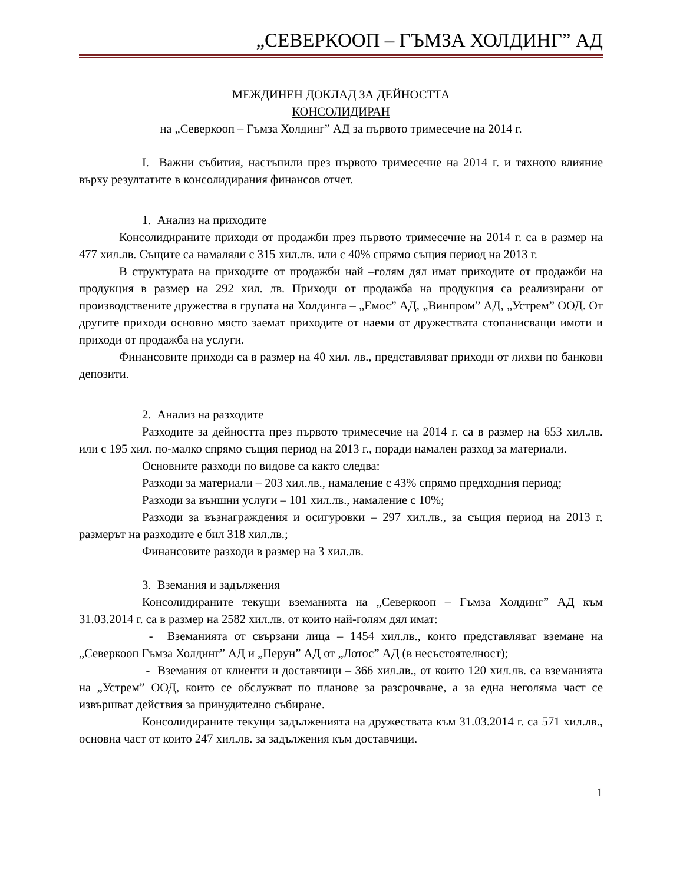„СЕВЕРКООП – ГЪМЗА ХОЛДИНГ” АД
МЕЖДИНЕН ДОКЛАД ЗА ДЕЙНОСТТА
КОНСОЛИДИРАН
на „Северкооп – Гъмза Холдинг” АД за първото тримесечие на 2014 г.
I. Важни събития, настъпили през първото тримесечие на 2014 г. и тяхното влияние върху резултатите в консолидирания финансов отчет.
1. Анализ на приходите
Консолидираните приходи от продажби през първото тримесечие на 2014 г. са в размер на 477 хил.лв. Същите са намаляли с 315 хил.лв. или с 40% спрямо същия период на 2013 г.
В структурата на приходите от продажби най –голям дял имат приходите от продажби на продукция в размер на 292 хил. лв. Приходи от продажба на продукция са реализирани от производствените дружества в групата на Холдинга – „Емос” АД, „Винпром” АД, „Устрем” ООД. От другите приходи основно място заемат приходите от наеми от дружествата стопанисващи имоти и приходи от продажба на услуги.
Финансовите приходи са в размер на 40 хил. лв., представляват приходи от лихви по банкови депозити.
2. Анализ на разходите
Разходите за дейността през първото тримесечие на 2014 г. са в размер на 653 хил.лв. или с 195 хил. по-малко спрямо същия период на 2013 г., поради намален разход за материали.
Основните разходи по видове са както следва:
Разходи за материали – 203 хил.лв., намаление с 43% спрямо предходния период;
Разходи за външни услуги – 101 хил.лв., намаление с 10%;
Разходи за възнаграждения и осигуровки – 297 хил.лв., за същия период на 2013 г. размерът на разходите е бил 318 хил.лв.;
Финансовите разходи в размер на 3 хил.лв.
3. Вземания и задължения
Консолидираните текущи вземанията на „Северкооп – Гъмза Холдинг” АД към 31.03.2014 г. са в размер на 2582 хил.лв. от които най-голям дял имат:
- Вземанията от свързани лица – 1454 хил.лв., които представляват вземане на „Северкооп Гъмза Холдинг” АД и „Перун” АД от „Лотос” АД (в несъстоятелност);
- Вземания от клиенти и доставчици – 366 хил.лв., от които 120 хил.лв. са вземанията на „Устрем” ООД, които се обслужват по планове за разсрочване, а за една неголяма част се извършват действия за принудително събиране.
Консолидираните текущи задълженията на дружествата към 31.03.2014 г. са 571 хил.лв., основна част от които 247 хил.лв. за задължения към доставчици.
1